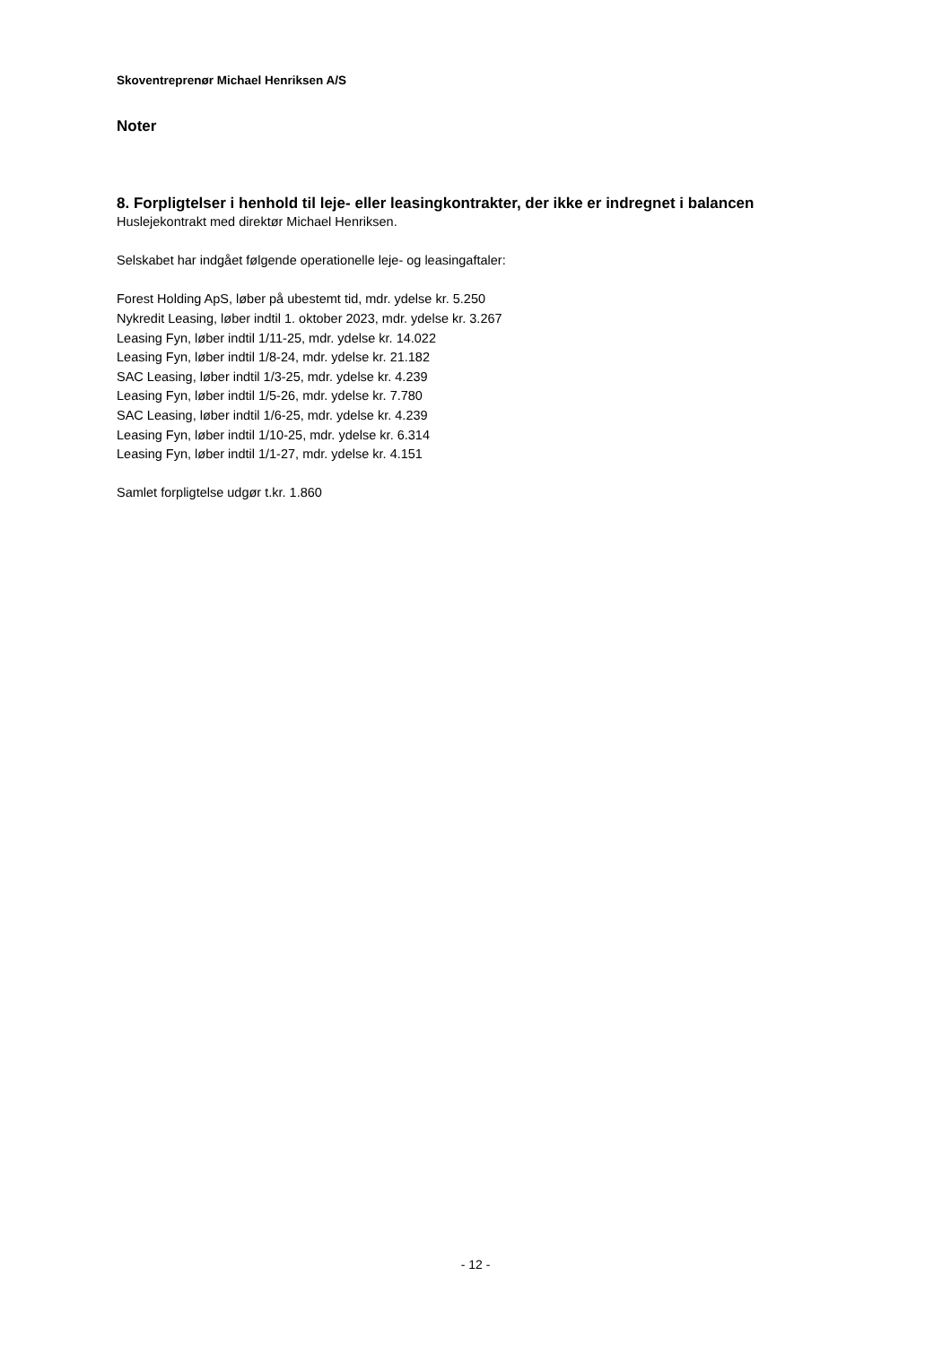Skoventreprenør Michael Henriksen A/S
Noter
8. Forpligtelser i henhold til leje- eller leasingkontrakter, der ikke er indregnet i balancen
Huslejekontrakt med direktør Michael Henriksen.
Selskabet har indgået følgende operationelle leje- og leasingaftaler:
Forest Holding ApS, løber på ubestemt tid, mdr. ydelse kr. 5.250
Nykredit Leasing, løber indtil 1. oktober 2023, mdr. ydelse kr. 3.267
Leasing Fyn, løber indtil 1/11-25, mdr. ydelse kr. 14.022
Leasing Fyn, løber indtil 1/8-24, mdr. ydelse kr. 21.182
SAC Leasing, løber indtil 1/3-25, mdr. ydelse kr. 4.239
Leasing Fyn, løber indtil 1/5-26, mdr. ydelse kr. 7.780
SAC Leasing, løber indtil 1/6-25, mdr. ydelse kr. 4.239
Leasing Fyn, løber indtil 1/10-25, mdr. ydelse kr. 6.314
Leasing Fyn, løber indtil 1/1-27, mdr. ydelse kr. 4.151
Samlet forpligtelse udgør t.kr. 1.860
- 12 -